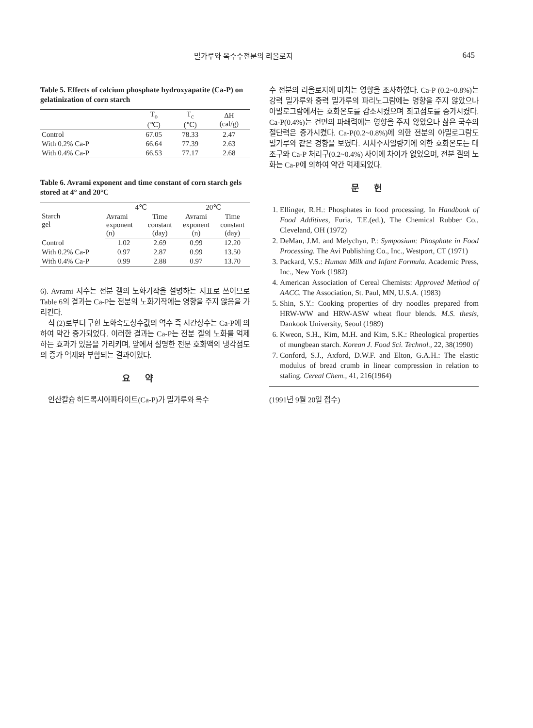밀가루와 옥수수전분의 리올로지 645
Table 5. Effects of calcium phosphate hydroxyapatite (Ca-P) on gelatinization of corn starch
| | T<sub>o</sub> (℃) | T<sub>c</sub> (℃) | ΔH (cal/g) |
| --- | --- | --- | --- |
| Control | 67.05 | 78.33 | 2.47 |
| With 0.2% Ca-P | 66.64 | 77.39 | 2.63 |
| With 0.4% Ca-P | 66.53 | 77.17 | 2.68 |
Table 6. Avrami exponent and time constant of corn starch gels stored at 4° and 20°C
| Starch gel | 4℃ | | 20℃ | |
| --- | --- | --- | --- | --- |
| | Avrami exponent (n) | Time constant (day) | Avrami exponent (n) | Time constant (day) |
| Control | 1.02 | 2.69 | 0.99 | 12.20 |
| With 0.2% Ca-P | 0.97 | 2.87 | 0.99 | 13.50 |
| With 0.4% Ca-P | 0.99 | 2.88 | 0.97 | 13.70 |
6). Avrami 지수는 전분 겔의 노화기작을 설명하는 지표로 쓰이므로 Table 6의 결과는 Ca-P는 전분의 노화기작에는 영향을 주지 않음을 가리킨다.
식 (2)로부터 구한 노화속도상수값의 역수 즉 시간상수는 Ca-P에 의하여 약간 증가되었다. 이러한 결과는 Ca-P는 전분 겔의 노화를 억제하는 효과가 있음을 가리키며, 앞에서 설명한 전분 호화액의 냉각점도의 증가 억제와 부합되는 결과이었다.
요약
인산칼슘 히드록시아파타이트(Ca-P)가 밀가루와 옥수
수 전분의 리올로지에 미치는 영향을 조사하였다. Ca-P (0.2~0.8%)는 강력 밀가루와 중력 밀가루의 파리노그람에는 영향을 주지 않았으나 아밀로그람에서는 호화온도를 감소시켰으며 최고점도를 증가시켰다. Ca-P(0.4%)는 건면의 파쇄력에는 영향을 주지 않았으나 삶은 국수의 절단력은 증가시켰다. Ca-P(0.2~0.8%)에 의한 전분의 아밀로그람도 밀가루와 같은 경향을 보였다. 시차주사열량기에 의한 호화온도는 대조구와 Ca-P 처리구(0.2~0.4%) 사이에 차이가 없었으며, 전분 겔의 노화는 Ca-P에 의하여 약간 억제되었다.
문헌
1. Ellinger, R.H.: Phosphates in food processing. In Handbook of Food Additives, Furia, T.E.(ed.), The Chemical Rubber Co., Cleveland, OH (1972)
2. DeMan, J.M. and Melychyn, P.: Symposium: Phosphate in Food Processing. The Avi Publishing Co., Inc., Westport, CT (1971)
3. Packard, V.S.: Human Milk and Infant Formula. Academic Press, Inc., New York (1982)
4. American Association of Cereal Chemists: Approved Method of AACC. The Association, St. Paul, MN, U.S.A. (1983)
5. Shin, S.Y.: Cooking properties of dry noodles prepared from HRW-WW and HRW-ASW wheat flour blends. M.S. thesis, Dankook University, Seoul (1989)
6. Kweon, S.H., Kim, M.H. and Kim, S.K.: Rheological properties of mungbean starch. Korean J. Food Sci. Technol., 22, 38(1990)
7. Conford, S.J., Axford, D.W.F. and Elton, G.A.H.: The elastic modulus of bread crumb in linear compression in relation to staling. Cereal Chem., 41, 216(1964)
(1991년 9월 20일 접수)